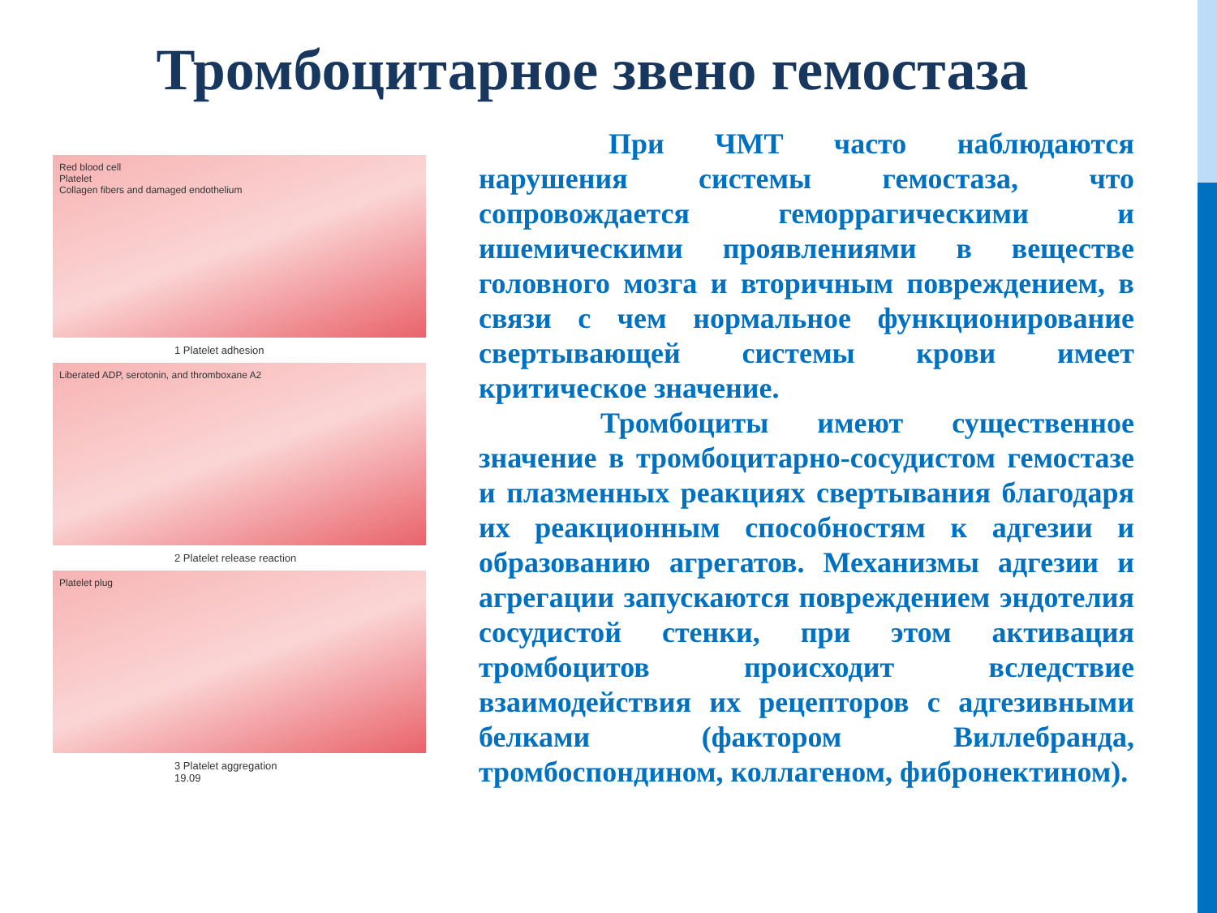Тромбоцитарное звено гемостаза
Red blood cell
Platelet
Collagen fibers and damaged endothelium
1 Platelet adhesion
Liberated ADP, serotonin, and thromboxane A2
2 Platelet release reaction
Platelet plug
3 Platelet aggregation
19.09
При ЧМТ часто наблюдаются нарушения системы гемостаза, что сопровождается геморрагическими и ишемическими проявлениями в веществе головного мозга и вторичным повреждением, в связи с чем нормальное функционирование свертывающей системы крови имеет критическое значение.
Тромбоциты имеют существенное значение в тромбоцитарно-сосудистом гемостазе и плазменных реакциях свертывания благодаря их реакционным способностям к адгезии и образованию агрегатов. Механизмы адгезии и агрегации запускаются повреждением эндотелия сосудистой стенки, при этом активация тромбоцитов происходит вследствие взаимодействия их рецепторов с адгезивными белками (фактором Виллебранда, тромбоспондином, коллагеном, фибронектином).